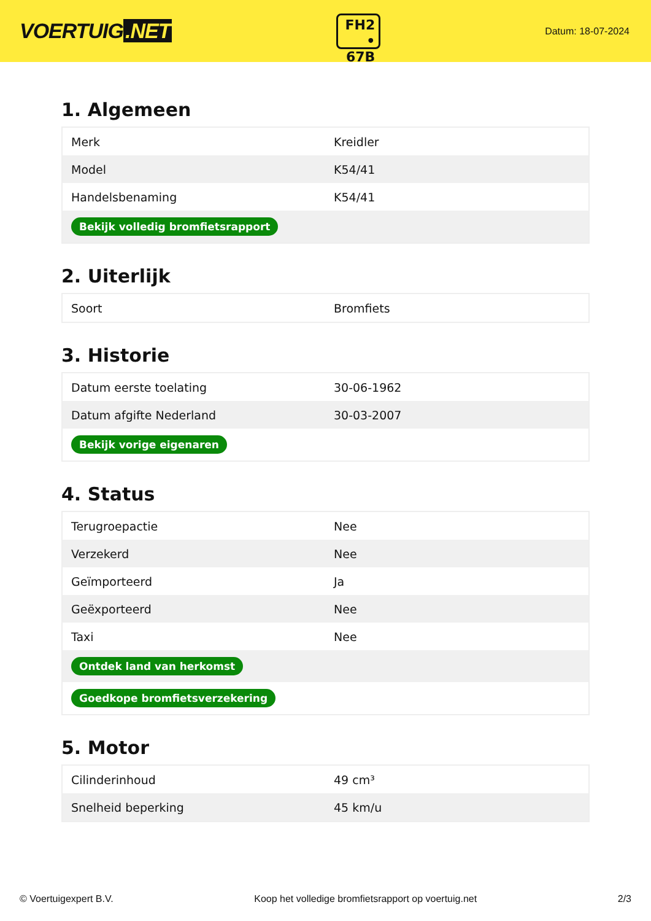VOERTUIG.NET
FH2
• 67B
Datum: 18-07-2024
1. Algemeen
| Merk | Kreidler |
| Model | K54/41 |
| Handelsbenaming | K54/41 |
| Bekijk volledig bromfietsrapport | |
2. Uiterlijk
| Soort | Bromfiets |
3. Historie
| Datum eerste toelating | 30-06-1962 |
| Datum afgifte Nederland | 30-03-2007 |
| Bekijk vorige eigenaren | |
4. Status
| Terugroepactie | Nee |
| Verzekerd | Nee |
| Geïmporteerd | Ja |
| Geëxporteerd | Nee |
| Taxi | Nee |
| Ontdek land van herkomst | |
| Goedkope bromfietsverzekering | |
5. Motor
| Cilinderinhoud | 49 cm³ |
| Snelheid beperking | 45 km/u |
© Voertuigexpert B.V. Koop het volledige bromfietsrapport op voertuig.net 2/3